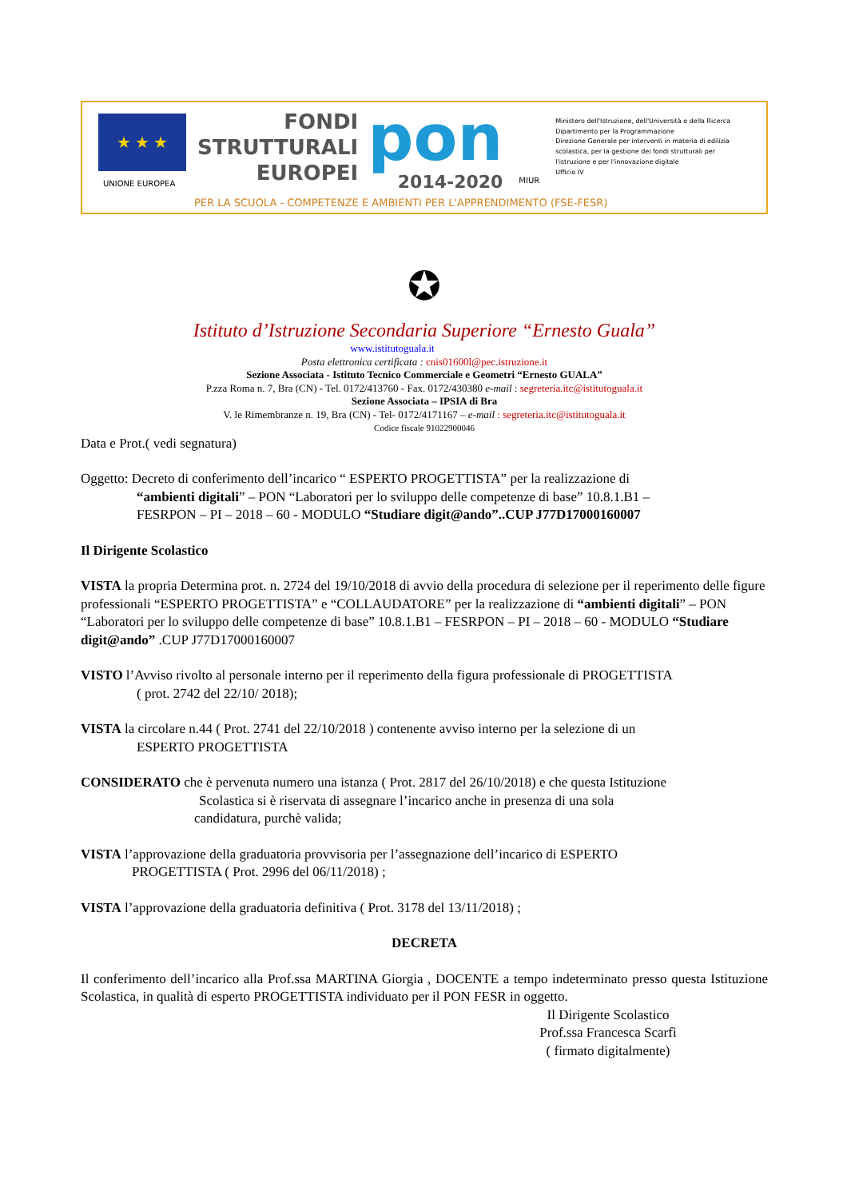★ ★ ★
UNIONE EUROPEA
FONDI
STRUTTURALI
EUROPEI
pon
2014-2020
MIUR
Ministero dell'Istruzione, dell'Università e della Ricerca
Dipartimento per la Programmazione
Direzione Generale per interventi in materia di edilizia scolastica, per la gestione dei fondi strutturali per l'istruzione e per l'innovazione digitale
Ufficio IV
PER LA SCUOLA - COMPETENZE E AMBIENTI PER L'APPRENDIMENTO (FSE-FESR)
✪
Istituto d’Istruzione Secondaria Superiore “Ernesto Guala”
www.istitutoguala.it
Posta elettronica certificata : cnis01600l@pec.istruzione.it
Sezione Associata - Istituto Tecnico Commerciale e Geometri “Ernesto GUALA”
P.zza Roma n. 7, Bra (CN) - Tel. 0172/413760 - Fax. 0172/430380 e-mail : segreteria.itc@istitutoguala.it
Sezione Associata – IPSIA di Bra
V. le Rimembranze n. 19, Bra (CN) - Tel- 0172/4171167 – e-mail : segreteria.itc@istitutoguala.it
Codice fiscale 91022900046
Data e Prot.( vedi segnatura)
Oggetto: Decreto di conferimento dell’incarico “ ESPERTO PROGETTISTA” per la realizzazione di
“ambienti digitali” – PON “Laboratori per lo sviluppo delle competenze di base” 10.8.1.B1 –
FESRPON – PI – 2018 – 60 - MODULO “Studiare digit@ando”..CUP J77D17000160007
Il Dirigente Scolastico
VISTA la propria Determina prot. n. 2724 del 19/10/2018 di avvio della procedura di selezione per il reperimento delle figure professionali “ESPERTO PROGETTISTA” e “COLLAUDATORE” per la realizzazione di “ambienti digitali” – PON “Laboratori per lo sviluppo delle competenze di base” 10.8.1.B1 – FESRPON – PI – 2018 – 60 - MODULO “Studiare digit@ando” .CUP J77D17000160007
VISTO l’Avviso rivolto al personale interno per il reperimento della figura professionale di PROGETTISTA
( prot. 2742 del 22/10/ 2018);
VISTA la circolare n.44 ( Prot. 2741 del 22/10/2018 ) contenente avviso interno per la selezione di un
ESPERTO PROGETTISTA
CONSIDERATO che è pervenuta numero una istanza ( Prot. 2817 del 26/10/2018) e che questa Istituzione
Scolastica si è riservata di assegnare l’incarico anche in presenza di una sola
candidatura, purchè valida;
VISTA l’approvazione della graduatoria provvisoria per l’assegnazione dell’incarico di ESPERTO
PROGETTISTA ( Prot. 2996 del 06/11/2018) ;
VISTA l’approvazione della graduatoria definitiva ( Prot. 3178 del 13/11/2018) ;
DECRETA
Il conferimento dell’incarico alla Prof.ssa MARTINA Giorgia , DOCENTE a tempo indeterminato presso questa Istituzione Scolastica, in qualità di esperto PROGETTISTA individuato per il PON FESR in oggetto.
Il Dirigente Scolastico
Prof.ssa Francesca Scarfì
( firmato digitalmente)